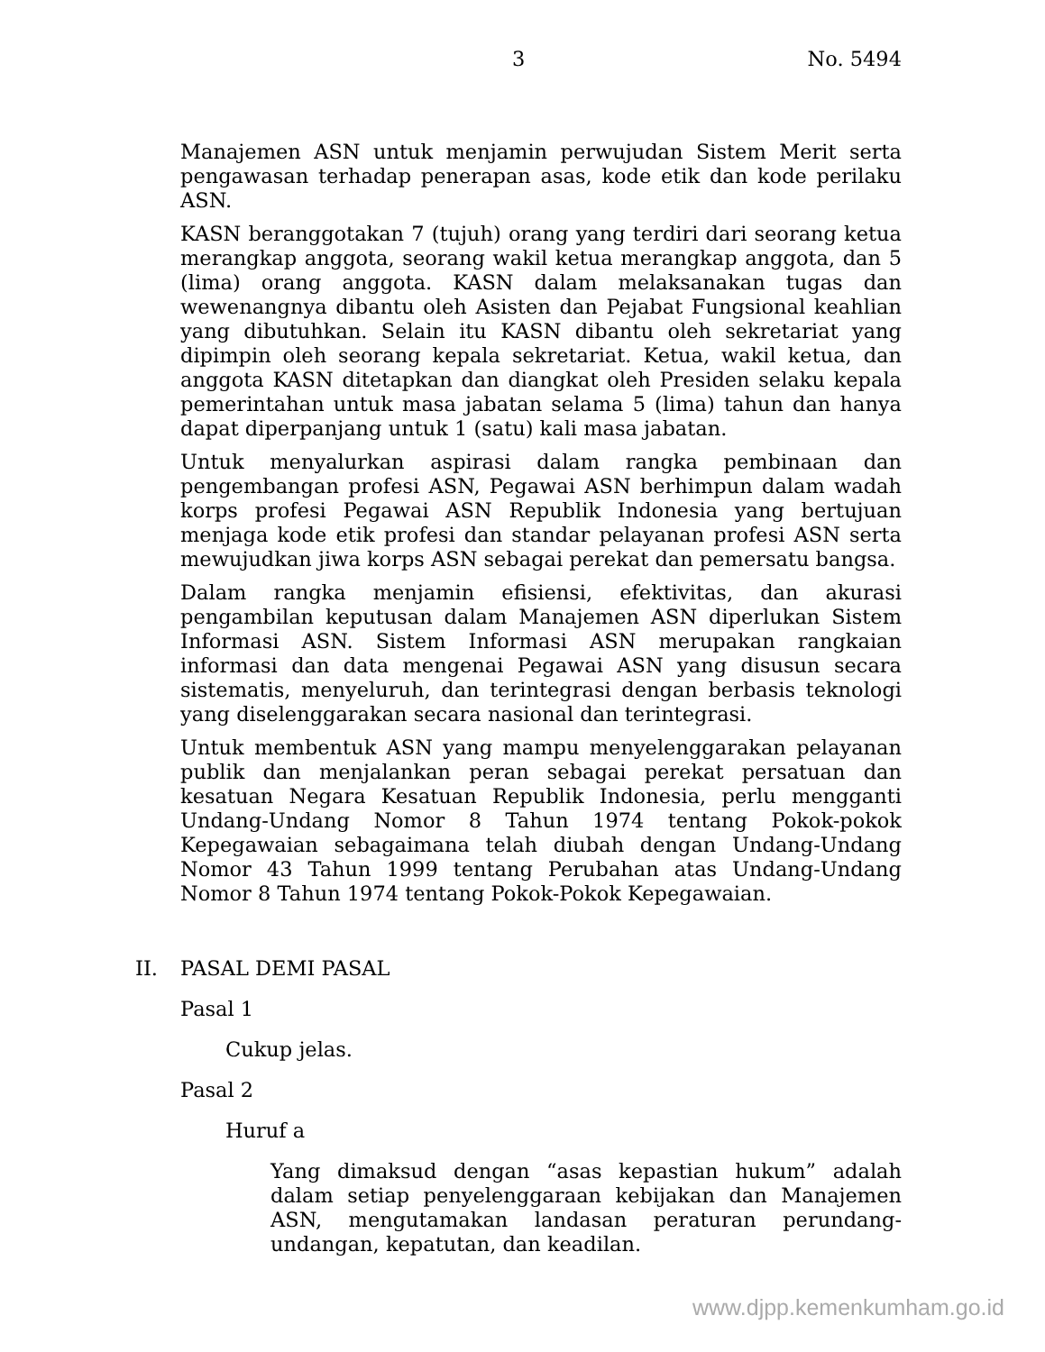3 No. 5494
Manajemen ASN untuk menjamin perwujudan Sistem Merit serta pengawasan terhadap penerapan asas, kode etik dan kode perilaku ASN.
KASN beranggotakan 7 (tujuh) orang yang terdiri dari seorang ketua merangkap anggota, seorang wakil ketua merangkap anggota, dan 5 (lima) orang anggota. KASN dalam melaksanakan tugas dan wewenangnya dibantu oleh Asisten dan Pejabat Fungsional keahlian yang dibutuhkan. Selain itu KASN dibantu oleh sekretariat yang dipimpin oleh seorang kepala sekretariat. Ketua, wakil ketua, dan anggota KASN ditetapkan dan diangkat oleh Presiden selaku kepala pemerintahan untuk masa jabatan selama 5 (lima) tahun dan hanya dapat diperpanjang untuk 1 (satu) kali masa jabatan.
Untuk menyalurkan aspirasi dalam rangka pembinaan dan pengembangan profesi ASN, Pegawai ASN berhimpun dalam wadah korps profesi Pegawai ASN Republik Indonesia yang bertujuan menjaga kode etik profesi dan standar pelayanan profesi ASN serta mewujudkan jiwa korps ASN sebagai perekat dan pemersatu bangsa.
Dalam rangka menjamin efisiensi, efektivitas, dan akurasi pengambilan keputusan dalam Manajemen ASN diperlukan Sistem Informasi ASN. Sistem Informasi ASN merupakan rangkaian informasi dan data mengenai Pegawai ASN yang disusun secara sistematis, menyeluruh, dan terintegrasi dengan berbasis teknologi yang diselenggarakan secara nasional dan terintegrasi.
Untuk membentuk ASN yang mampu menyelenggarakan pelayanan publik dan menjalankan peran sebagai perekat persatuan dan kesatuan Negara Kesatuan Republik Indonesia, perlu mengganti Undang-Undang Nomor 8 Tahun 1974 tentang Pokok-pokok Kepegawaian sebagaimana telah diubah dengan Undang-Undang Nomor 43 Tahun 1999 tentang Perubahan atas Undang-Undang Nomor 8 Tahun 1974 tentang Pokok-Pokok Kepegawaian.
II. PASAL DEMI PASAL
Pasal 1
Cukup jelas.
Pasal 2
Huruf a
Yang dimaksud dengan “asas kepastian hukum” adalah dalam setiap penyelenggaraan kebijakan dan Manajemen ASN, mengutamakan landasan peraturan perundang-undangan, kepatutan, dan keadilan.
www.djpp.kemenkumham.go.id